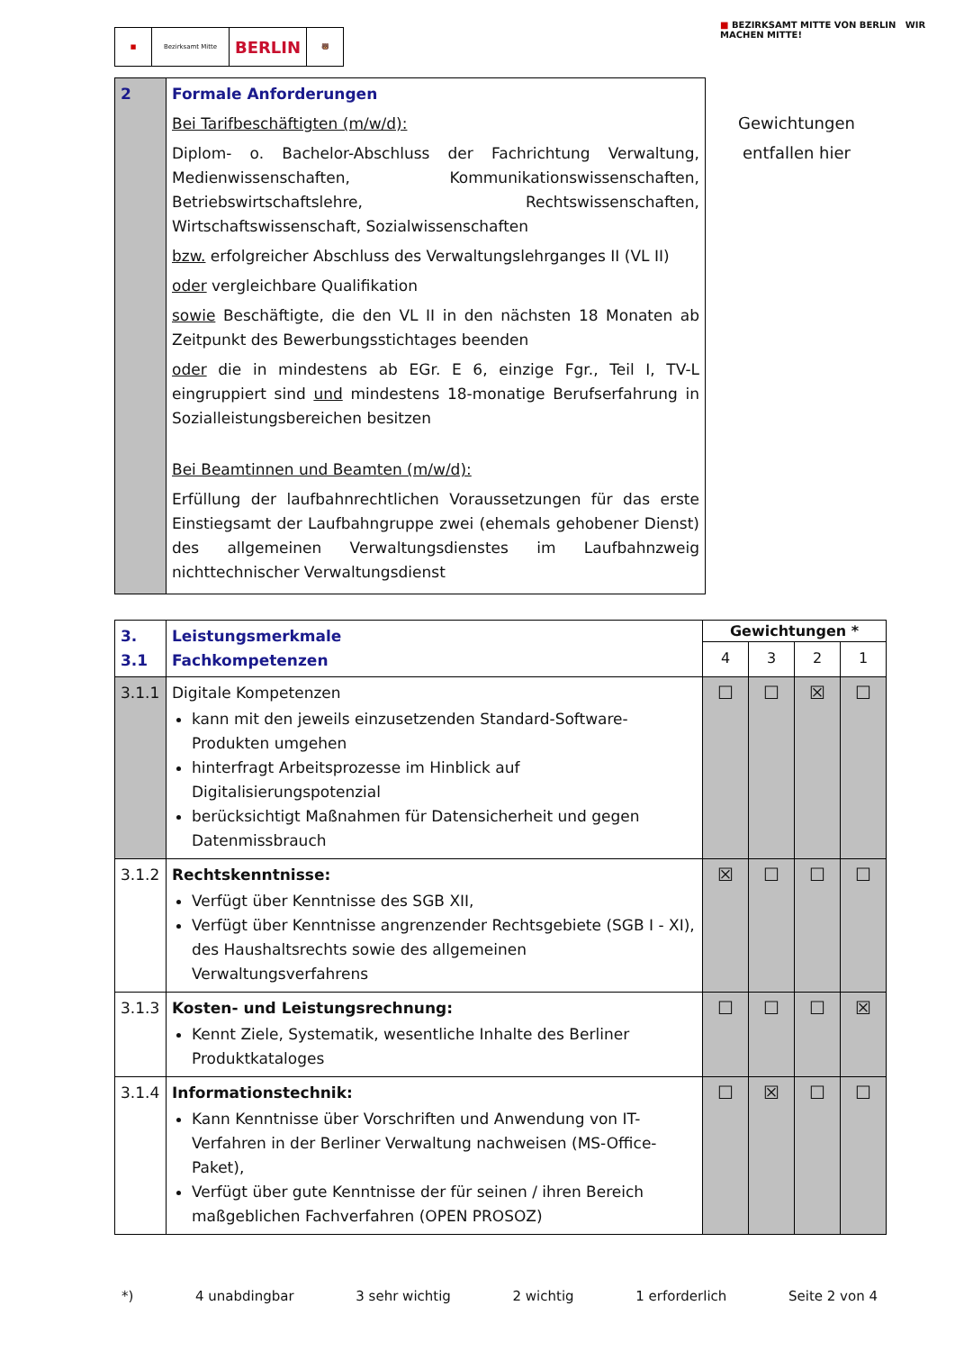■ Bezirksamt Mitte
BERLIN
🐻
■ BEZIRKSAMT MITTE VON BERLIN WIR MACHEN MITTE!
Gewichtungen
entfallen hier
| 2 | Formale Anforderungen Bei Tarifbeschäftigten (m/w/d): Diplom- o. Bachelor-Abschluss der Fachrichtung Verwaltung, Medienwissenschaften, Kommunikationswissenschaften, Betriebswirtschaftslehre, Rechtswissenschaften, Wirtschaftswissenschaft, Sozialwissenschaften bzw. erfolgreicher Abschluss des Verwaltungslehrganges II (VL II) oder vergleichbare Qualifikation sowie Beschäftigte, die den VL II in den nächsten 18 Monaten ab Zeitpunkt des Bewerbungsstichtages beenden oder die in mindestens ab EGr. E 6, einzige Fgr., Teil I, TV-L eingruppiert sind und mindestens 18-monatige Berufserfahrung in Sozialleistungsbereichen besitzen Bei Beamtinnen und Beamten (m/w/d): Erfüllung der laufbahnrechtlichen Voraussetzungen für das erste Einstiegsamt der Laufbahngruppe zwei (ehemals gehobener Dienst) des allgemeinen Verwaltungsdienstes im Laufbahnzweig nichttechnischer Verwaltungsdienst |
| 3. 3.1 | Leistungsmerkmale Fachkompetenzen | Gewichtungen * | | | |
| | | 4 | 3 | 2 | 1 |
| 3.1.1 | Digitale Kompetenzen kann mit den jeweils einzusetzenden Standard-Software-Produkten umgehen hinterfragt Arbeitsprozesse im Hinblick auf Digitalisierungspotenzial berücksichtigt Maßnahmen für Datensicherheit und gegen Datenmissbrauch | ☐ | ☐ | ☒ | ☐ |
| 3.1.2 | Rechtskenntnisse: Verfügt über Kenntnisse des SGB XII, Verfügt über Kenntnisse angrenzender Rechtsgebiete (SGB I - XI), des Haushaltsrechts sowie des allgemeinen Verwaltungsverfahrens | ☒ | ☐ | ☐ | ☐ |
| 3.1.3 | Kosten- und Leistungsrechnung: Kennt Ziele, Systematik, wesentliche Inhalte des Berliner Produktkataloges | ☐ | ☐ | ☐ | ☒ |
| 3.1.4 | Informationstechnik: Kann Kenntnisse über Vorschriften und Anwendung von IT-Verfahren in der Berliner Verwaltung nachweisen (MS-Office-Paket), Verfügt über gute Kenntnisse der für seinen / ihren Bereich maßgeblichen Fachverfahren (OPEN PROSOZ) | ☐ | ☒ | ☐ | ☐ |
*) 4 unabdingbar 3 sehr wichtig 2 wichtig 1 erforderlich Seite 2 von 4